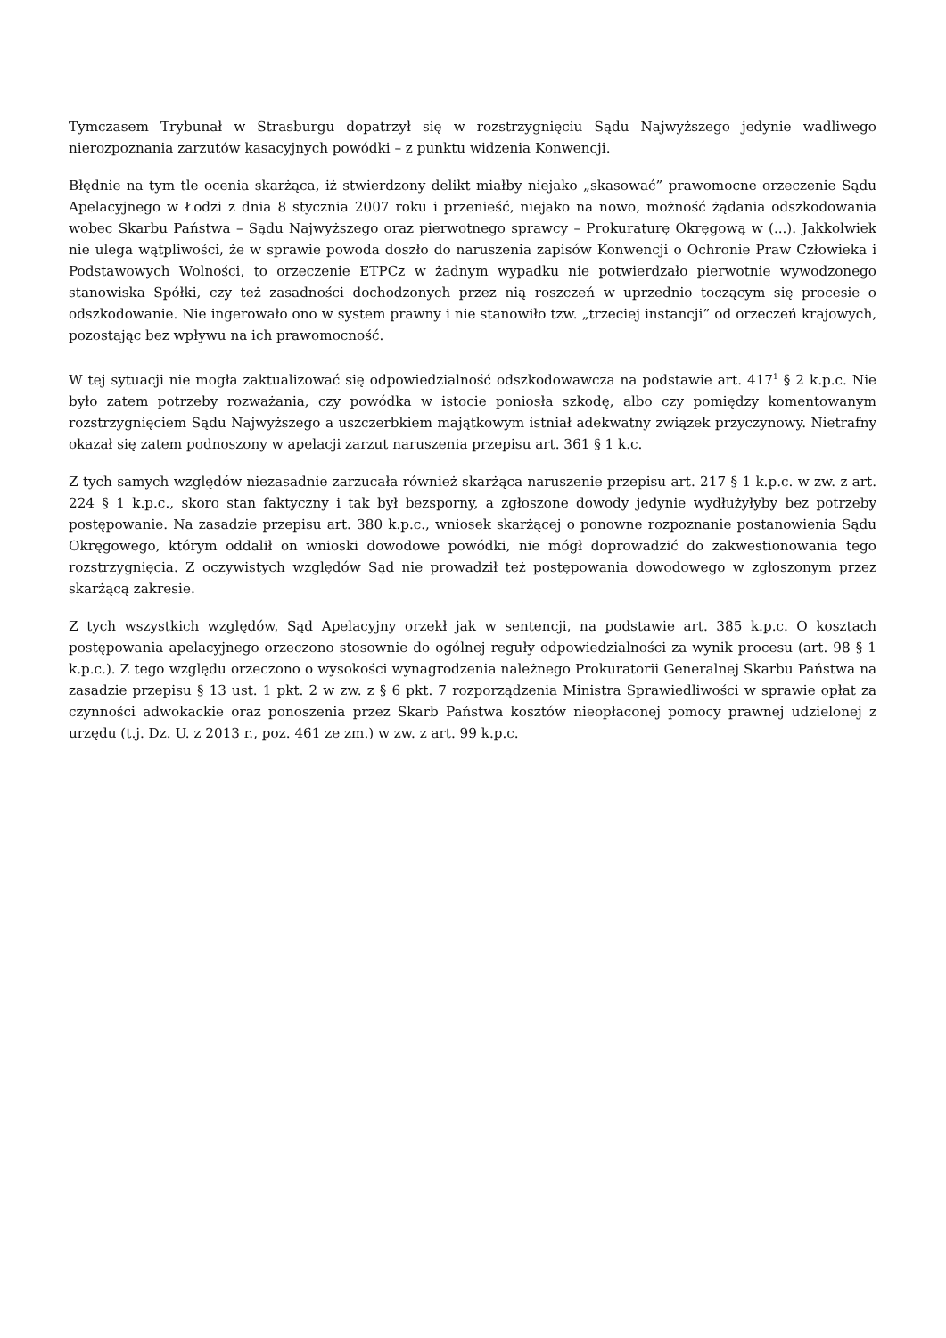Tymczasem Trybunał w Strasburgu dopatrzył się w rozstrzygnięciu Sądu Najwyższego jedynie wadliwego nierozpoznania zarzutów kasacyjnych powódki – z punktu widzenia Konwencji.
Błędnie na tym tle ocenia skarżąca, iż stwierdzony delikt miałby niejako „skasować” prawomocne orzeczenie Sądu Apelacyjnego w Łodzi z dnia 8 stycznia 2007 roku i przenieść, niejako na nowo, możność żądania odszkodowania wobec Skarbu Państwa – Sądu Najwyższego oraz pierwotnego sprawcy – Prokuraturę Okręgową w (...). Jakkolwiek nie ulega wątpliwości, że w sprawie powoda doszło do naruszenia zapisów Konwencji o Ochronie Praw Człowieka i Podstawowych Wolności, to orzeczenie ETPCz w żadnym wypadku nie potwierdzało pierwotnie wywodzonego stanowiska Spółki, czy też zasadności dochodzonych przez nią roszczeń w uprzednio toczącym się procesie o odszkodowanie. Nie ingerowało ono w system prawny i nie stanowiło tzw. „trzeciej instancji” od orzeczeń krajowych, pozostając bez wpływu na ich prawomocność.
W tej sytuacji nie mogła zaktualizować się odpowiedzialność odszkodowawcza na podstawie art. 417<sup>1</sup> § 2 k.p.c. Nie było zatem potrzeby rozważania, czy powódka w istocie poniosła szkodę, albo czy pomiędzy komentowanym rozstrzygnięciem Sądu Najwyższego a uszczerbkiem majątkowym istniał adekwatny związek przyczynowy. Nietrafny okazał się zatem podnoszony w apelacji zarzut naruszenia przepisu art. 361 § 1 k.c.
Z tych samych względów niezasadnie zarzucała również skarżąca naruszenie przepisu art. 217 § 1 k.p.c. w zw. z art. 224 § 1 k.p.c., skoro stan faktyczny i tak był bezsporny, a zgłoszone dowody jedynie wydłużyłyby bez potrzeby postępowanie. Na zasadzie przepisu art. 380 k.p.c., wniosek skarżącej o ponowne rozpoznanie postanowienia Sądu Okręgowego, którym oddalił on wnioski dowodowe powódki, nie mógł doprowadzić do zakwestionowania tego rozstrzygnięcia. Z oczywistych względów Sąd nie prowadził też postępowania dowodowego w zgłoszonym przez skarżącą zakresie.
Z tych wszystkich względów, Sąd Apelacyjny orzekł jak w sentencji, na podstawie art. 385 k.p.c. O kosztach postępowania apelacyjnego orzeczono stosownie do ogólnej reguły odpowiedzialności za wynik procesu (art. 98 § 1 k.p.c.). Z tego względu orzeczono o wysokości wynagrodzenia należnego Prokuratorii Generalnej Skarbu Państwa na zasadzie przepisu § 13 ust. 1 pkt. 2 w zw. z § 6 pkt. 7 rozporządzenia Ministra Sprawiedliwości w sprawie opłat za czynności adwokackie oraz ponoszenia przez Skarb Państwa kosztów nieopłaconej pomocy prawnej udzielonej z urzędu (t.j. Dz. U. z 2013 r., poz. 461 ze zm.) w zw. z art. 99 k.p.c.